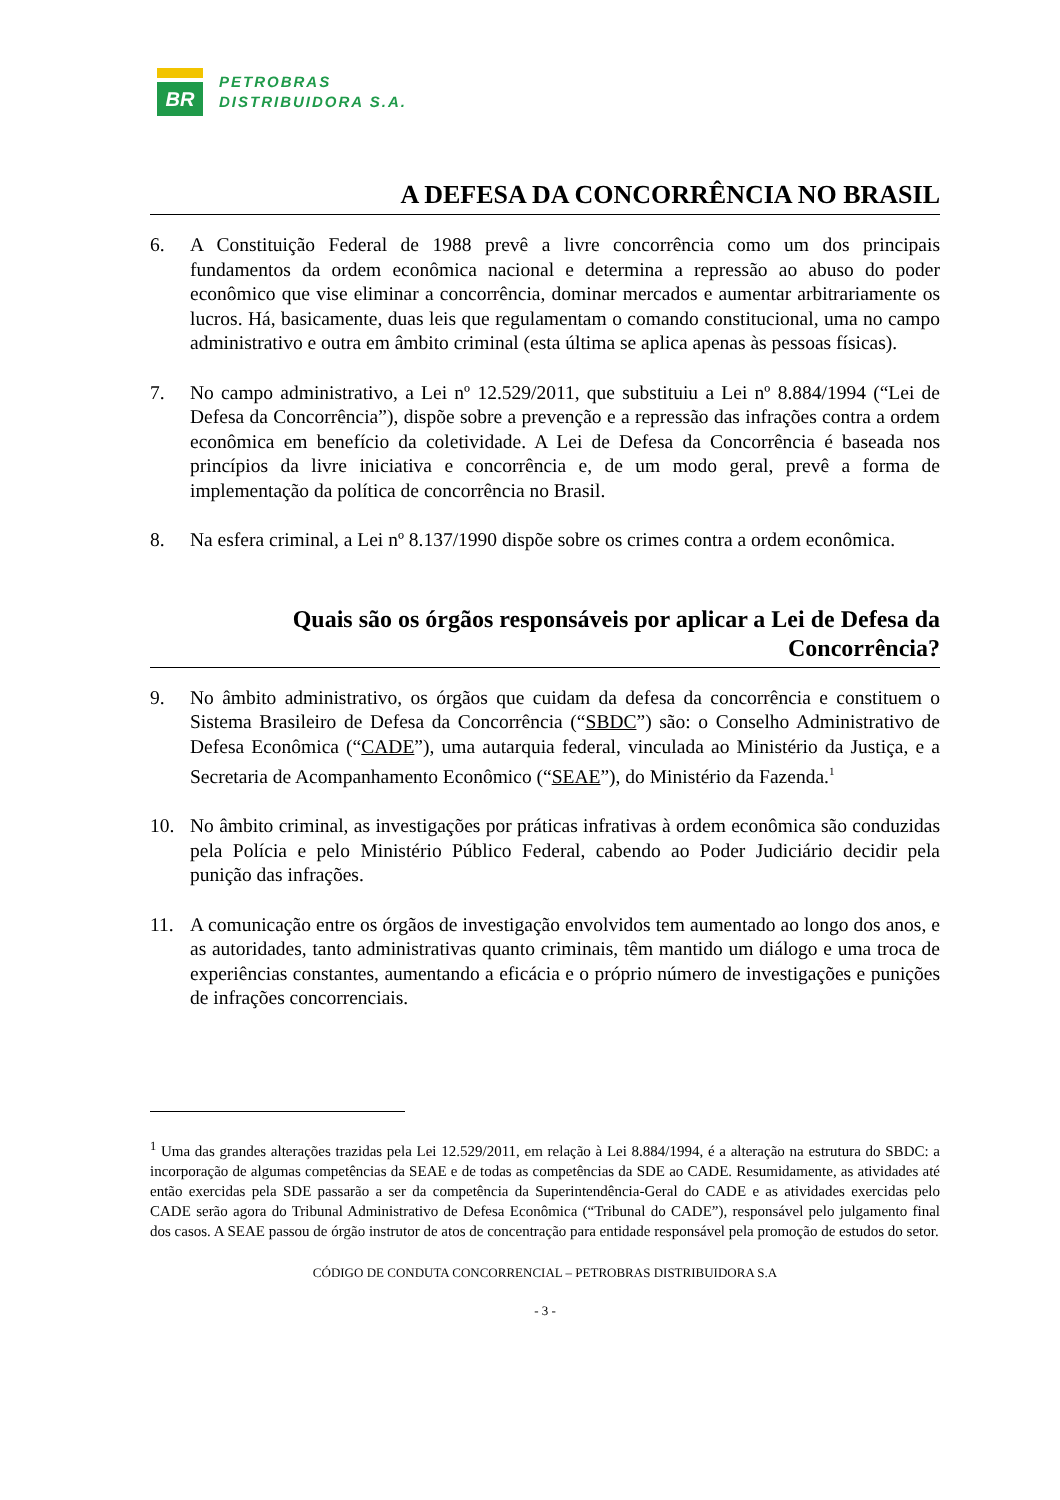BR
PETROBRAS
DISTRIBUIDORA S.A.
A DEFESA DA CONCORRÊNCIA NO BRASIL
6. A Constituição Federal de 1988 prevê a livre concorrência como um dos principais fundamentos da ordem econômica nacional e determina a repressão ao abuso do poder econômico que vise eliminar a concorrência, dominar mercados e aumentar arbitrariamente os lucros. Há, basicamente, duas leis que regulamentam o comando constitucional, uma no campo administrativo e outra em âmbito criminal (esta última se aplica apenas às pessoas físicas).
7. No campo administrativo, a Lei nº 12.529/2011, que substituiu a Lei nº 8.884/1994 (“Lei de Defesa da Concorrência”), dispõe sobre a prevenção e a repressão das infrações contra a ordem econômica em benefício da coletividade. A Lei de Defesa da Concorrência é baseada nos princípios da livre iniciativa e concorrência e, de um modo geral, prevê a forma de implementação da política de concorrência no Brasil.
8. Na esfera criminal, a Lei nº 8.137/1990 dispõe sobre os crimes contra a ordem econômica.
Quais são os órgãos responsáveis por aplicar a Lei de Defesa da Concorrência?
9. No âmbito administrativo, os órgãos que cuidam da defesa da concorrência e constituem o Sistema Brasileiro de Defesa da Concorrência (“SBDC”) são: o Conselho Administrativo de Defesa Econômica (“CADE”), uma autarquia federal, vinculada ao Ministério da Justiça, e a Secretaria de Acompanhamento Econômico (“SEAE”), do Ministério da Fazenda.<sup>1</sup>
10. No âmbito criminal, as investigações por práticas infrativas à ordem econômica são conduzidas pela Polícia e pelo Ministério Público Federal, cabendo ao Poder Judiciário decidir pela punição das infrações.
11. A comunicação entre os órgãos de investigação envolvidos tem aumentado ao longo dos anos, e as autoridades, tanto administrativas quanto criminais, têm mantido um diálogo e uma troca de experiências constantes, aumentando a eficácia e o próprio número de investigações e punições de infrações concorrenciais.
<sup>1</sup> Uma das grandes alterações trazidas pela Lei 12.529/2011, em relação à Lei 8.884/1994, é a alteração na estrutura do SBDC: a incorporação de algumas competências da SEAE e de todas as competências da SDE ao CADE. Resumidamente, as atividades até então exercidas pela SDE passarão a ser da competência da Superintendência-Geral do CADE e as atividades exercidas pelo CADE serão agora do Tribunal Administrativo de Defesa Econômica (“Tribunal do CADE”), responsável pelo julgamento final dos casos. A SEAE passou de órgão instrutor de atos de concentração para entidade responsável pela promoção de estudos do setor.
CÓDIGO DE CONDUTA CONCORRENCIAL – PETROBRAS DISTRIBUIDORA S.A
- 3 -